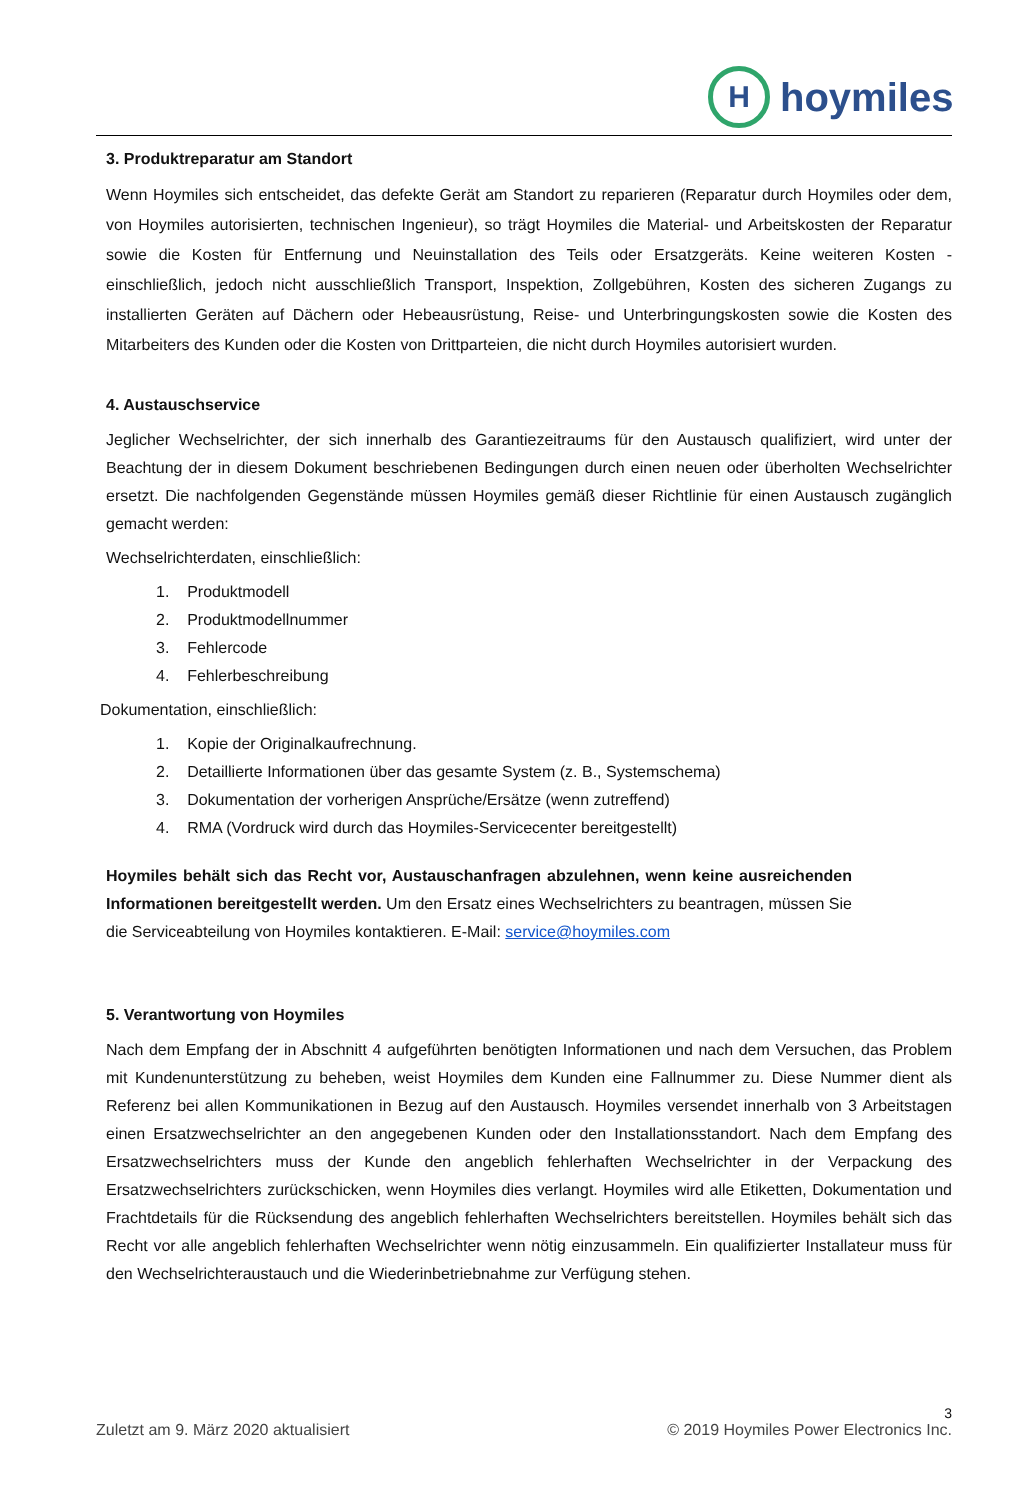H
hoymiles
3. Produktreparatur am Standort
Wenn Hoymiles sich entscheidet, das defekte Gerät am Standort zu reparieren (Reparatur durch Hoymiles oder dem, von Hoymiles autorisierten, technischen Ingenieur), so trägt Hoymiles die Material- und Arbeitskosten der Reparatur sowie die Kosten für Entfernung und Neuinstallation des Teils oder Ersatzgeräts. Keine weiteren Kosten - einschließlich, jedoch nicht ausschließlich Transport, Inspektion, Zollgebühren, Kosten des sicheren Zugangs zu installierten Geräten auf Dächern oder Hebeausrüstung, Reise- und Unterbringungskosten sowie die Kosten des Mitarbeiters des Kunden oder die Kosten von Drittparteien, die nicht durch Hoymiles autorisiert wurden.
4. Austauschservice
Jeglicher Wechselrichter, der sich innerhalb des Garantiezeitraums für den Austausch qualifiziert, wird unter der Beachtung der in diesem Dokument beschriebenen Bedingungen durch einen neuen oder überholten Wechselrichter ersetzt. Die nachfolgenden Gegenstände müssen Hoymiles gemäß dieser Richtlinie für einen Austausch zugänglich gemacht werden:
Wechselrichterdaten, einschließlich:
1. Produktmodell
2. Produktmodellnummer
3. Fehlercode
4. Fehlerbeschreibung
Dokumentation, einschließlich:
1. Kopie der Originalkaufrechnung.
2. Detaillierte Informationen über das gesamte System (z. B., Systemschema)
3. Dokumentation der vorherigen Ansprüche/Ersätze (wenn zutreffend)
4. RMA (Vordruck wird durch das Hoymiles-Servicecenter bereitgestellt)
Hoymiles behält sich das Recht vor, Austauschanfragen abzulehnen, wenn keine ausreichenden Informationen bereitgestellt werden. Um den Ersatz eines Wechselrichters zu beantragen, müssen Sie die Serviceabteilung von Hoymiles kontaktieren. E-Mail: service@hoymiles.com
5. Verantwortung von Hoymiles
Nach dem Empfang der in Abschnitt 4 aufgeführten benötigten Informationen und nach dem Versuchen, das Problem mit Kundenunterstützung zu beheben, weist Hoymiles dem Kunden eine Fallnummer zu. Diese Nummer dient als Referenz bei allen Kommunikationen in Bezug auf den Austausch. Hoymiles versendet innerhalb von 3 Arbeitstagen einen Ersatzwechselrichter an den angegebenen Kunden oder den Installationsstandort. Nach dem Empfang des Ersatzwechselrichters muss der Kunde den angeblich fehlerhaften Wechselrichter in der Verpackung des Ersatzwechselrichters zurückschicken, wenn Hoymiles dies verlangt. Hoymiles wird alle Etiketten, Dokumentation und Frachtdetails für die Rücksendung des angeblich fehlerhaften Wechselrichters bereitstellen. Hoymiles behält sich das Recht vor alle angeblich fehlerhaften Wechselrichter wenn nötig einzusammeln. Ein qualifizierter Installateur muss für den Wechselrichteraustauch und die Wiederinbetriebnahme zur Verfügung stehen.
3
Zuletzt am 9. März 2020 aktualisiert © 2019 Hoymiles Power Electronics Inc.